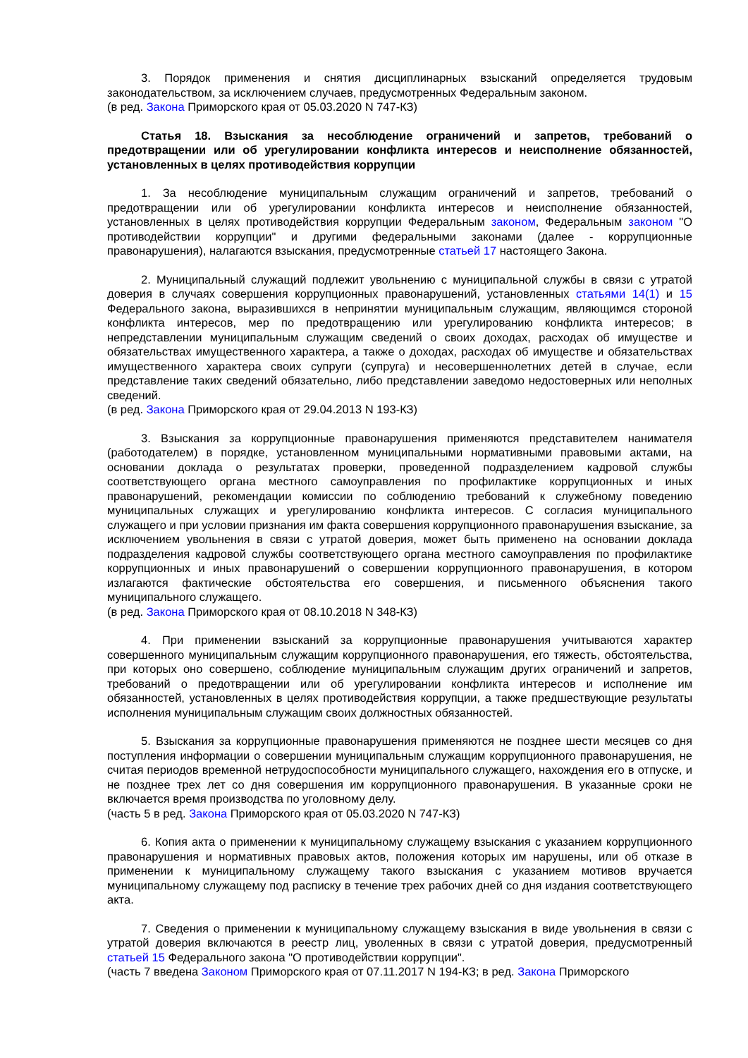3. Порядок применения и снятия дисциплинарных взысканий определяется трудовым законодательством, за исключением случаев, предусмотренных Федеральным законом.
(в ред. Закона Приморского края от 05.03.2020 N 747-КЗ)
Статья 18. Взыскания за несоблюдение ограничений и запретов, требований о предотвращении или об урегулировании конфликта интересов и неисполнение обязанностей, установленных в целях противодействия коррупции
1. За несоблюдение муниципальным служащим ограничений и запретов, требований о предотвращении или об урегулировании конфликта интересов и неисполнение обязанностей, установленных в целях противодействия коррупции Федеральным законом, Федеральным законом "О противодействии коррупции" и другими федеральными законами (далее - коррупционные правонарушения), налагаются взыскания, предусмотренные статьей 17 настоящего Закона.
2. Муниципальный служащий подлежит увольнению с муниципальной службы в связи с утратой доверия в случаях совершения коррупционных правонарушений, установленных статьями 14(1) и 15 Федерального закона, выразившихся в непринятии муниципальным служащим, являющимся стороной конфликта интересов, мер по предотвращению или урегулированию конфликта интересов; в непредставлении муниципальным служащим сведений о своих доходах, расходах об имуществе и обязательствах имущественного характера, а также о доходах, расходах об имуществе и обязательствах имущественного характера своих супруги (супруга) и несовершеннолетних детей в случае, если представление таких сведений обязательно, либо представлении заведомо недостоверных или неполных сведений.
(в ред. Закона Приморского края от 29.04.2013 N 193-КЗ)
3. Взыскания за коррупционные правонарушения применяются представителем нанимателя (работодателем) в порядке, установленном муниципальными нормативными правовыми актами, на основании доклада о результатах проверки, проведенной подразделением кадровой службы соответствующего органа местного самоуправления по профилактике коррупционных и иных правонарушений, рекомендации комиссии по соблюдению требований к служебному поведению муниципальных служащих и урегулированию конфликта интересов. С согласия муниципального служащего и при условии признания им факта совершения коррупционного правонарушения взыскание, за исключением увольнения в связи с утратой доверия, может быть применено на основании доклада подразделения кадровой службы соответствующего органа местного самоуправления по профилактике коррупционных и иных правонарушений о совершении коррупционного правонарушения, в котором излагаются фактические обстоятельства его совершения, и письменного объяснения такого муниципального служащего.
(в ред. Закона Приморского края от 08.10.2018 N 348-КЗ)
4. При применении взысканий за коррупционные правонарушения учитываются характер совершенного муниципальным служащим коррупционного правонарушения, его тяжесть, обстоятельства, при которых оно совершено, соблюдение муниципальным служащим других ограничений и запретов, требований о предотвращении или об урегулировании конфликта интересов и исполнение им обязанностей, установленных в целях противодействия коррупции, а также предшествующие результаты исполнения муниципальным служащим своих должностных обязанностей.
5. Взыскания за коррупционные правонарушения применяются не позднее шести месяцев со дня поступления информации о совершении муниципальным служащим коррупционного правонарушения, не считая периодов временной нетрудоспособности муниципального служащего, нахождения его в отпуске, и не позднее трех лет со дня совершения им коррупционного правонарушения. В указанные сроки не включается время производства по уголовному делу.
(часть 5 в ред. Закона Приморского края от 05.03.2020 N 747-КЗ)
6. Копия акта о применении к муниципальному служащему взыскания с указанием коррупционного правонарушения и нормативных правовых актов, положения которых им нарушены, или об отказе в применении к муниципальному служащему такого взыскания с указанием мотивов вручается муниципальному служащему под расписку в течение трех рабочих дней со дня издания соответствующего акта.
7. Сведения о применении к муниципальному служащему взыскания в виде увольнения в связи с утратой доверия включаются в реестр лиц, уволенных в связи с утратой доверия, предусмотренный статьей 15 Федерального закона "О противодействии коррупции".
(часть 7 введена Законом Приморского края от 07.11.2017 N 194-КЗ; в ред. Закона Приморского